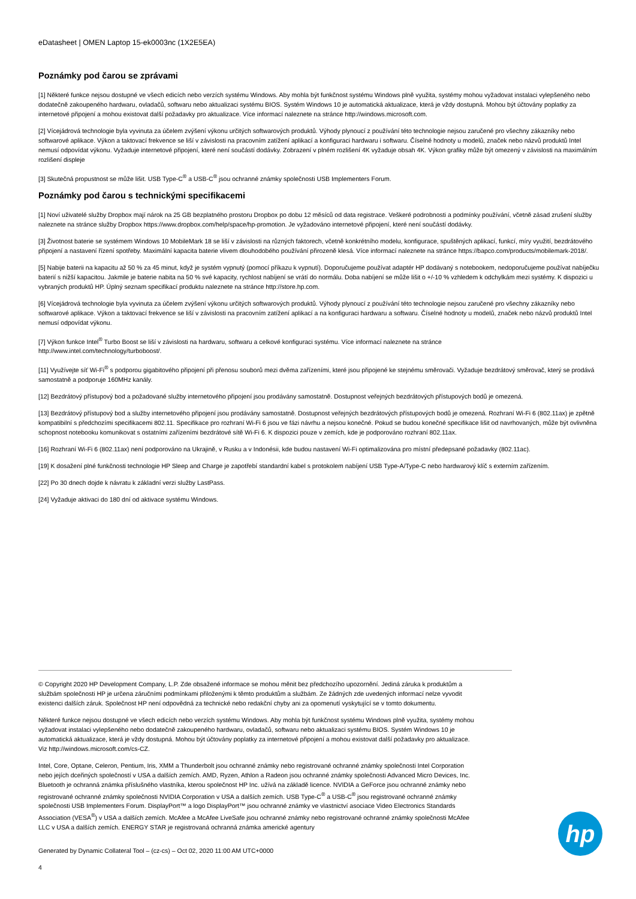eDatasheet | OMEN Laptop 15-ek0003nc (1X2E5EA)
Poznámky pod čarou se zprávami
[1] Některé funkce nejsou dostupné ve všech edicích nebo verzích systému Windows. Aby mohla být funkčnost systému Windows plně využita, systémy mohou vyžadovat instalaci vylepšeného nebo dodatečně zakoupeného hardwaru, ovladačů, softwaru nebo aktualizaci systému BIOS. Systém Windows 10 je automatická aktualizace, která je vždy dostupná. Mohou být účtovány poplatky za internetové připojení a mohou existovat další požadavky pro aktualizace. Více informací naleznete na stránce http://windows.microsoft.com.
[2] Vícejádrová technologie byla vyvinuta za účelem zvýšení výkonu určitých softwarových produktů. Výhody plynoucí z používání této technologie nejsou zaručené pro všechny zákazníky nebo softwarové aplikace. Výkon a taktovací frekvence se liší v závislosti na pracovním zatížení aplikací a konfiguraci hardwaru i softwaru. Číselné hodnoty u modelů, značek nebo názvů produktů Intel nemusí odpovídat výkonu. Vyžaduje internetové připojení, které není součástí dodávky. Zobrazení v plném rozlišení 4K vyžaduje obsah 4K. Výkon grafiky může být omezený v závislosti na maximálním rozlišení displeje
[3] Skutečná propustnost se může lišit. USB Type-C<sup>®</sup> a USB-C<sup>®</sup> jsou ochranné známky společnosti USB Implementers Forum.
Poznámky pod čarou s technickými specifikacemi
[1] Noví uživatelé služby Dropbox mají nárok na 25 GB bezplatného prostoru Dropbox po dobu 12 měsíců od data registrace. Veškeré podrobnosti a podmínky používání, včetně zásad zrušení služby naleznete na stránce služby Dropbox https://www.dropbox.com/help/space/hp-promotion. Je vyžadováno internetové připojení, které není součástí dodávky.
[3] Životnost baterie se systémem Windows 10 MobileMark 18 se liší v závislosti na různých faktorech, včetně konkrétního modelu, konfigurace, spuštěných aplikací, funkcí, míry využití, bezdrátového připojení a nastavení řízení spotřeby. Maximální kapacita baterie vlivem dlouhodobého používání přirozeně klesá. Více informací naleznete na stránce https://bapco.com/products/mobilemark-2018/.
[5] Nabije baterii na kapacitu až 50 % za 45 minut, když je systém vypnutý (pomocí příkazu k vypnutí). Doporučujeme používat adaptér HP dodávaný s notebookem, nedoporučujeme používat nabíječku baterií s nižší kapacitou. Jakmile je baterie nabita na 50 % své kapacity, rychlost nabíjení se vrátí do normálu. Doba nabíjení se může lišit o +/-10 % vzhledem k odchylkám mezi systémy. K dispozici u vybraných produktů HP. Úplný seznam specifikací produktu naleznete na stránce http://store.hp.com.
[6] Vícejádrová technologie byla vyvinuta za účelem zvýšení výkonu určitých softwarových produktů. Výhody plynoucí z používání této technologie nejsou zaručené pro všechny zákazníky nebo softwarové aplikace. Výkon a taktovací frekvence se liší v závislosti na pracovním zatížení aplikací a na konfiguraci hardwaru a softwaru. Číselné hodnoty u modelů, značek nebo názvů produktů Intel nemusí odpovídat výkonu.
[7] Výkon funkce Intel<sup>®</sup> Turbo Boost se liší v závislosti na hardwaru, softwaru a celkové konfiguraci systému. Více informací naleznete na stránce
http://www.intel.com/technology/turboboost/.
[11] Využívejte síť Wi-Fi<sup>®</sup> s podporou gigabitového připojení při přenosu souborů mezi dvěma zařízeními, které jsou připojené ke stejnému směrovači. Vyžaduje bezdrátový směrovač, který se prodává samostatně a podporuje 160MHz kanály.
[12] Bezdrátový přístupový bod a požadované služby internetového připojení jsou prodávány samostatně. Dostupnost veřejných bezdrátových přístupových bodů je omezená.
[13] Bezdrátový přístupový bod a služby internetového připojení jsou prodávány samostatně. Dostupnost veřejných bezdrátových přístupových bodů je omezená. Rozhraní Wi-Fi 6 (802.11ax) je zpětně kompatibilní s předchozími specifikacemi 802.11. Specifikace pro rozhraní Wi-Fi 6 jsou ve fázi návrhu a nejsou konečné. Pokud se budou konečné specifikace lišit od navrhovaných, může být ovlivněna schopnost notebooku komunikovat s ostatními zařízeními bezdrátové sítě Wi-Fi 6. K dispozici pouze v zemích, kde je podporováno rozhraní 802.11ax.
[16] Rozhraní Wi-Fi 6 (802.11ax) není podporováno na Ukrajině, v Rusku a v Indonésii, kde budou nastavení Wi-Fi optimalizována pro místní předepsané požadavky (802.11ac).
[19] K dosažení plné funkčnosti technologie HP Sleep and Charge je zapotřebí standardní kabel s protokolem nabíjení USB Type-A/Type-C nebo hardwarový klíč s externím zařízením.
[22] Po 30 dnech dojde k návratu k základní verzi služby LastPass.
[24] Vyžaduje aktivaci do 180 dní od aktivace systému Windows.
© Copyright 2020 HP Development Company, L.P. Zde obsažené informace se mohou měnit bez předchozího upozornění. Jediná záruka k produktům a službám společnosti HP je určena záručními podmínkami přiloženými k těmto produktům a službám. Ze žádných zde uvedených informací nelze vyvodit existenci dalších záruk. Společnost HP není odpovědná za technické nebo redakční chyby ani za opomenutí vyskytující se v tomto dokumentu.
Některé funkce nejsou dostupné ve všech edicích nebo verzích systému Windows. Aby mohla být funkčnost systému Windows plně využita, systémy mohou vyžadovat instalaci vylepšeného nebo dodatečně zakoupeného hardwaru, ovladačů, softwaru nebo aktualizaci systému BIOS. Systém Windows 10 je automatická aktualizace, která je vždy dostupná. Mohou být účtovány poplatky za internetové připojení a mohou existovat další požadavky pro aktualizace. Viz http://windows.microsoft.com/cs-CZ.
Intel, Core, Optane, Celeron, Pentium, Iris, XMM a Thunderbolt jsou ochranné známky nebo registrované ochranné známky společnosti Intel Corporation nebo jejích dceřiných společností v USA a dalších zemích. AMD, Ryzen, Athlon a Radeon jsou ochranné známky společnosti Advanced Micro Devices, Inc. Bluetooth je ochranná známka příslušného vlastníka, kterou společnost HP Inc. užívá na základě licence. NVIDIA a GeForce jsou ochranné známky nebo registrované ochranné známky společnosti NVIDIA Corporation v USA a dalších zemích. USB Type-C<sup>®</sup> a USB-C<sup>®</sup> jsou registrované ochranné známky společnosti USB Implementers Forum. DisplayPort™ a logo DisplayPort™ jsou ochranné známky ve vlastnictví asociace Video Electronics Standards Association (VESA<sup>®</sup>) v USA a dalších zemích. McAfee a McAfee LiveSafe jsou ochranné známky nebo registrované ochranné známky společnosti McAfee LLC v USA a dalších zemích. ENERGY STAR je registrovaná ochranná známka americké agentury
Generated by Dynamic Collateral Tool – (cz-cs) – Oct 02, 2020 11:00 AM UTC+0000
4
hp